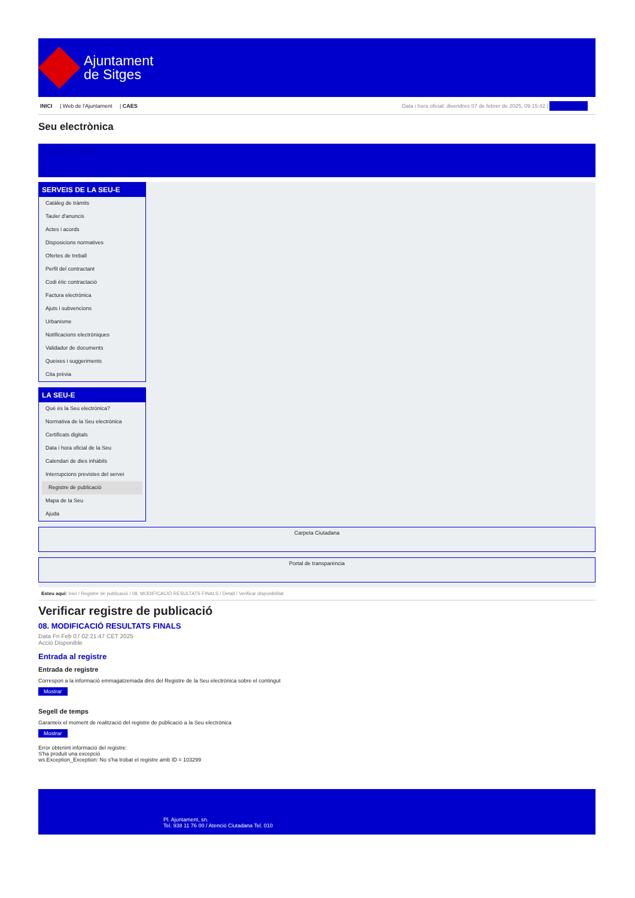Ajuntament
de Sitges
INICI | Web de l'Ajuntament | CAES
Data i hora oficial: divendres 07 de febrer de 2025, 09:15:42 | Sincronitzar
Seu electrònica
Obtenir còpia autèntica
SERVEIS DE LA SEU-E
Catàleg de tràmits
Tauler d'anuncis
Actes i acords
Disposicions normatives
Ofertes de treball
Perfil del contractant
Codi ètic contractació
Factura electrònica
Ajuts i subvencions
Urbanisme
Notificacions electròniques
Validador de documents
Queixes i suggeriments
Cita prèvia
LA SEU-E
Què és la Seu electrònica?
Normativa de la Seu electrònica
Certificats digitals
Data i hora oficial de la Seu
Calendari de dies inhàbils
Interrupcions previstes del servei
Registre de publicació
Mapa de la Seu
Ajuda
Carpeta Ciutadana
Portal de transparència
Esteu aquí: Inici / Registre de publicació / 08. MODIFICACIÓ RESULTATS FINALS / Detall / Verificar disponibilitat
Verificar registre de publicació
08. MODIFICACIÓ RESULTATS FINALS
Data Fri Feb 07 02:21:47 CET 2025
Acció Disponible
Entrada al registre
Entrada de registre
Correspon a la informació emmagatzemada dins del Registre de la Seu electrònica sobre el contingut
Mostrar
Segell de temps
Garanteix el moment de realització del registre de publicació a la Seu electrònica
Mostrar
Error obtenint informació del registre:
S'ha produit una excepció
ws.Exception_Exception: No s'ha trobat el registre amb ID = 103299
Pl. Ajuntament, sn.
Tel. 938 11 76 00 / Atenció Ciutadana Tel. 010